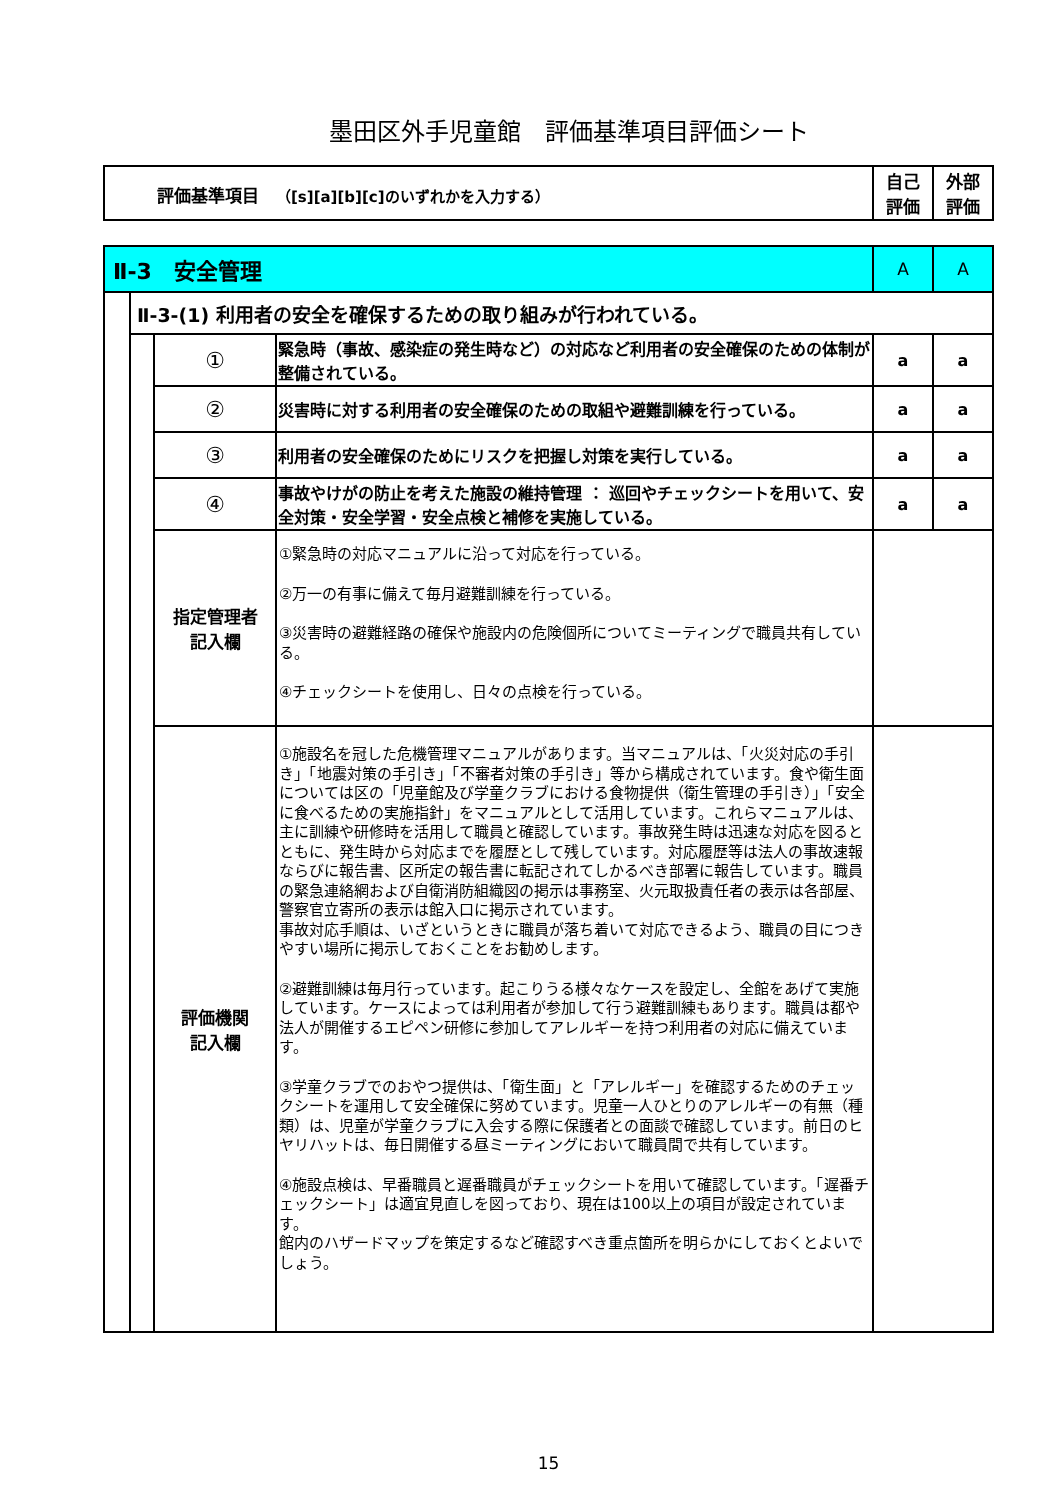墨田区外手児童館　評価基準項目評価シート
| 評価基準項目 （[s][a][b][c]のいずれかを入力する） | 自己 評価 | 外部 評価 |
| Ⅱ-3 安全管理 | | | | A | A |
| | Ⅱ-3-(1) 利用者の安全を確保するための取り組みが行われている。 | | | | |
| | | ① | 緊急時（事故、感染症の発生時など）の対応など利用者の安全確保のための体制が整備されている。 | a | a |
| | | ② | 災害時に対する利用者の安全確保のための取組や避難訓練を行っている。 | a | a |
| | | ③ | 利用者の安全確保のためにリスクを把握し対策を実行している。 | a | a |
| | | ④ | 事故やけがの防止を考えた施設の維持管理 ： 巡回やチェックシートを用いて、安全対策・安全学習・安全点検と補修を実施している。 | a | a |
| | | 指定管理者 記入欄 | ①緊急時の対応マニュアルに沿って対応を行っている。 ②万一の有事に備えて毎月避難訓練を行っている。 ③災害時の避難経路の確保や施設内の危険個所についてミーティングで職員共有している。 ④チェックシートを使用し、日々の点検を行っている。 | | |
| | | 評価機関 記入欄 | ①施設名を冠した危機管理マニュアルがあります。当マニュアルは、「火災対応の手引き」「地震対策の手引き」「不審者対策の手引き」等から構成されています。食や衛生面については区の「児童館及び学童クラブにおける食物提供（衛生管理の手引き）」「安全に食べるための実施指針」をマニュアルとして活用しています。これらマニュアルは、主に訓練や研修時を活用して職員と確認しています。事故発生時は迅速な対応を図るとともに、発生時から対応までを履歴として残しています。対応履歴等は法人の事故速報ならびに報告書、区所定の報告書に転記されてしかるべき部署に報告しています。職員の緊急連絡網および自衛消防組織図の掲示は事務室、火元取扱責任者の表示は各部屋、警察官立寄所の表示は館入口に掲示されています。 事故対応手順は、いざというときに職員が落ち着いて対応できるよう、職員の目につきやすい場所に掲示しておくことをお勧めします。 ②避難訓練は毎月行っています。起こりうる様々なケースを設定し、全館をあげて実施しています。ケースによっては利用者が参加して行う避難訓練もあります。職員は都や法人が開催するエピペン研修に参加してアレルギーを持つ利用者の対応に備えています。 ③学童クラブでのおやつ提供は、「衛生面」と「アレルギー」を確認するためのチェックシートを運用して安全確保に努めています。児童一人ひとりのアレルギーの有無（種類）は、児童が学童クラブに入会する際に保護者との面談で確認しています。前日のヒヤリハットは、毎日開催する昼ミーティングにおいて職員間で共有しています。 ④施設点検は、早番職員と遅番職員がチェックシートを用いて確認しています。「遅番チェックシート」は適宜見直しを図っており、現在は100以上の項目が設定されています。 館内のハザードマップを策定するなど確認すべき重点箇所を明らかにしておくとよいでしょう。 | | |
15